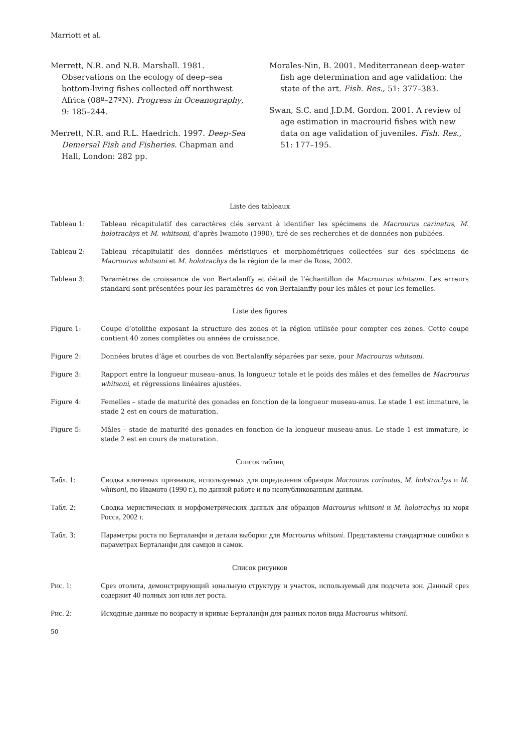Marriott et al.
Merrett, N.R. and N.B. Marshall. 1981. Observations on the ecology of deep–sea bottom-living fishes collected off northwest Africa (08º–27ºN). Progress in Oceanography, 9: 185–244.
Merrett, N.R. and R.L. Haedrich. 1997. Deep-Sea Demersal Fish and Fisheries. Chapman and Hall, London: 282 pp.
Morales-Nin, B. 2001. Mediterranean deep-water fish age determination and age validation: the state of the art. Fish. Res., 51: 377–383.
Swan, S.C. and J.D.M. Gordon. 2001. A review of age estimation in macrourid fishes with new data on age validation of juveniles. Fish. Res., 51: 177–195.
Liste des tableaux
Tableau 1: Tableau récapitulatif des caractères clés servant à identifier les spécimens de Macrourus carinatus, M. holotrachys et M. whitsoni, d’après Iwamoto (1990), tiré de ses recherches et de données non publiées.
Tableau 2: Tableau récapitulatif des données méristiques et morphométriques collectées sur des spécimens de Macrourus whitsoni et M. holotrachys de la région de la mer de Ross, 2002.
Tableau 3: Paramètres de croissance de von Bertalanffy et détail de l’échantillon de Macrourus whitsoni. Les erreurs standard sont présentées pour les paramètres de von Bertalanffy pour les mâles et pour les femelles.
Liste des figures
Figure 1: Coupe d’otolithe exposant la structure des zones et la région utilisée pour compter ces zones. Cette coupe contient 40 zones complètes ou années de croissance.
Figure 2: Données brutes d’âge et courbes de von Bertalanffy séparées par sexe, pour Macrourus whitsoni.
Figure 3: Rapport entre la longueur museau–anus, la longueur totale et le poids des mâles et des femelles de Macrourus whitsoni, et régressions linéaires ajustées.
Figure 4: Femelles – stade de maturité des gonades en fonction de la longueur museau-anus. Le stade 1 est immature, le stade 2 est en cours de maturation.
Figure 5: Mâles – stade de maturité des gonades en fonction de la longueur museau-anus. Le stade 1 est immature, le stade 2 est en cours de maturation.
Список таблиц
Табл. 1: Сводка ключевых признаков, используемых для определения образцов Macrourus carinatus, M. holotrachys и M. whitsoni, по Ивамото (1990 г.), по данной работе и по неопубликованным данным.
Табл. 2: Сводка меристических и морфометрических данных для образцов Macrourus whitsoni и M. holotrachys из моря Росса, 2002 г.
Табл. 3: Параметры роста по Берталанфи и детали выборки для Macrourus whitsoni. Представлены стандартные ошибки в параметрах Берталанфи для самцов и самок.
Список рисунков
Рис. 1: Срез отолита, демонстрирующий зональную структуру и участок, используемый для подсчета зон. Данный срез содержит 40 полных зон или лет роста.
Рис. 2: Исходные данные по возрасту и кривые Берталанфи для разных полов вида Macrourus whitsoni.
50